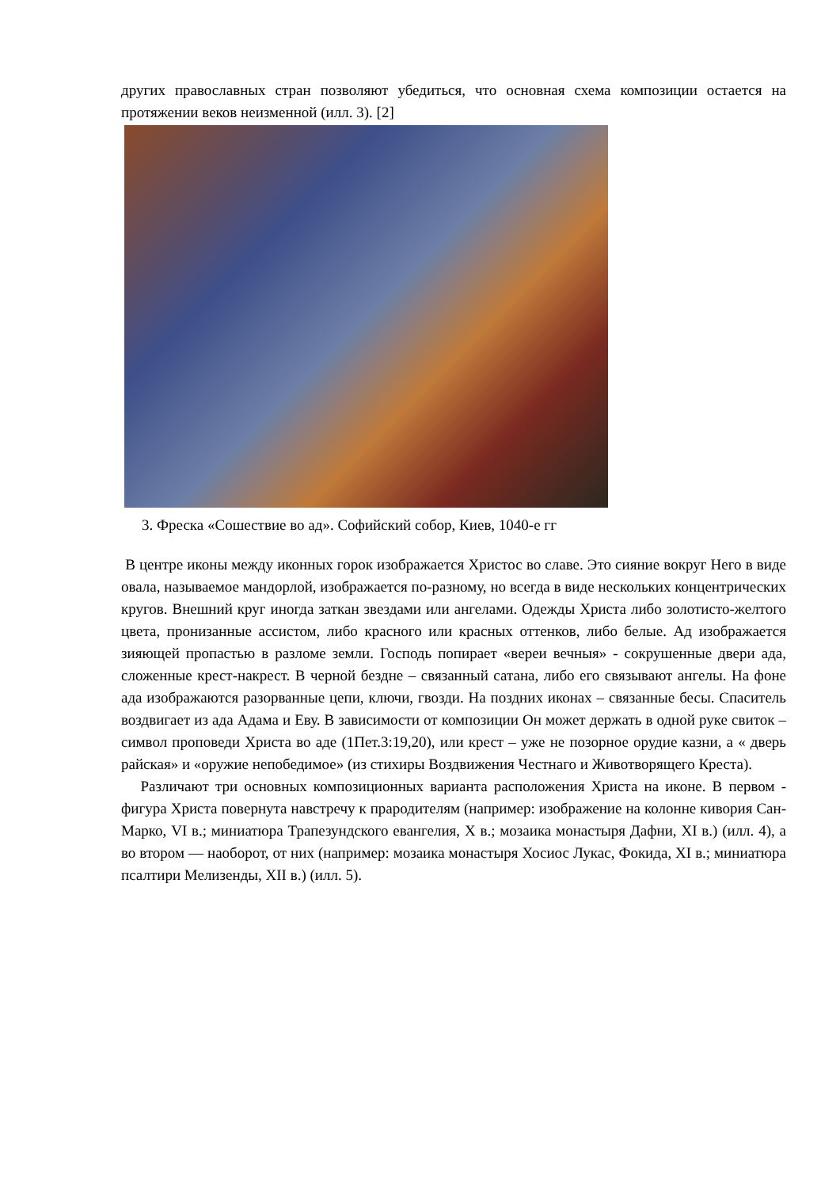других православных стран позволяют убедиться, что основная схема композиции остается на протяжении веков неизменной (илл. 3). [2]
3. Фреска «Сошествие во ад». Софийский собор, Киев, 1040-е гг
В центре иконы между иконных горок изображается Христос во славе. Это сияние вокруг Него в виде овала, называемое мандорлой, изображается по-разному, но всегда в виде нескольких концентрических кругов. Внешний круг иногда заткан звездами или ангелами. Одежды Христа либо золотисто-желтого цвета, пронизанные ассистом, либо красного или красных оттенков, либо белые. Ад изображается зияющей пропастью в разломе земли. Господь попирает «вереи вечныя» - сокрушенные двери ада, сложенные крест-накрест. В черной бездне – связанный сатана, либо его связывают ангелы. На фоне ада изображаются разорванные цепи, ключи, гвозди. На поздних иконах – связанные бесы. Спаситель воздвигает из ада Адама и Еву. В зависимости от композиции Он может держать в одной руке свиток – символ проповеди Христа во аде (1Пет.3:19,20), или крест – уже не позорное орудие казни, а « дверь райская» и «оружие непобедимое» (из стихиры Воздвижения Честнаго и Животворящего Креста).
Различают три основных композиционных варианта расположения Христа на иконе. В первом - фигура Христа повернута навстречу к прародителям (например: изображение на колонне кивория Сан-Марко, VI в.; миниатюра Трапезундского евангелия, X в.; мозаика монастыря Дафни, XI в.) (илл. 4), а во втором — наоборот, от них (например: мозаика монастыря Хосиос Лукас, Фокида, XI в.; миниатюра псалтири Мелизенды, XII в.) (илл. 5).